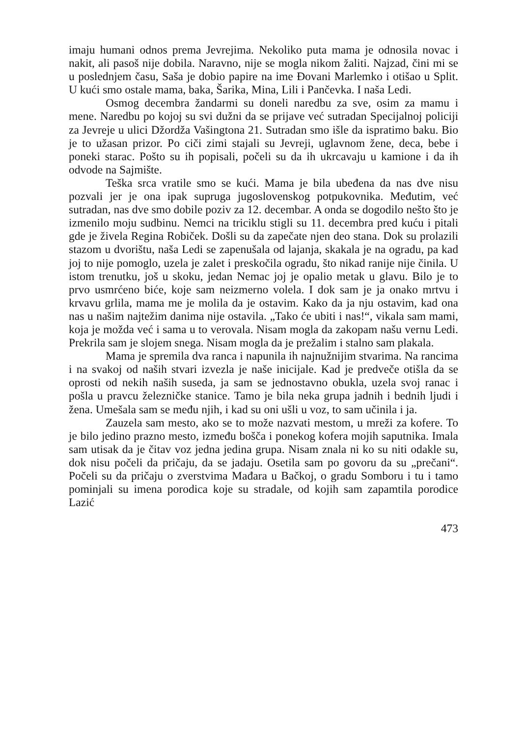imaju humani odnos prema Jevrejima. Nekoliko puta mama je odnosila novac i nakit, ali pasoš nije dobila. Naravno, nije se mogla nikom žaliti. Najzad, čini mi se u poslednjem času, Saša je dobio papire na ime Đovani Marlemko i otišao u Split. U kući smo ostale mama, baka, Šarika, Mina, Lili i Pančevka. I naša Ledi.
Osmog decembra žandarmi su doneli naredbu za sve, osim za mamu i mene. Naredbu po kojoj su svi dužni da se prijave već sutradan Specijalnoj policiji za Jevreje u ulici Džordža Vašingtona 21. Sutradan smo išle da ispratimo baku. Bio je to užasan prizor. Po ciči zimi stajali su Jevreji, uglavnom žene, deca, bebe i poneki starac. Pošto su ih popisali, počeli su da ih ukrcavaju u kamione i da ih odvode na Sajmište.
Teška srca vratile smo se kući. Mama je bila ubeđena da nas dve nisu pozvali jer je ona ipak supruga jugoslovenskog potpukovnika. Međutim, već sutradan, nas dve smo dobile poziv za 12. decembar. A onda se dogodilo nešto što je izmenilo moju sudbinu. Nemci na triciklu stigli su 11. decembra pred kuću i pitali gde je živela Regina Robiček. Došli su da zapečate njen deo stana. Dok su prolazili stazom u dvorištu, naša Ledi se zapenušala od lajanja, skakala je na ogradu, pa kad joj to nije pomoglo, uzela je zalet i preskočila ogradu, što nikad ranije nije činila. U istom trenutku, još u skoku, jedan Nemac joj je opalio metak u glavu. Bilo je to prvo usmrćeno biće, koje sam neizmerno volela. I dok sam je ja onako mrtvu i krvavu grlila, mama me je molila da je ostavim. Kako da ja nju ostavim, kad ona nas u našim najtežim danima nije ostavila. „Tako će ubiti i nas!“, vikala sam mami, koja je možda već i sama u to verovala. Nisam mogla da zakopam našu vernu Ledi. Prekrila sam je slojem snega. Nisam mogla da je prežalim i stalno sam plakala.
Mama je spremila dva ranca i napunila ih najnužnijim stvarima. Na rancima i na svakoj od naših stvari izvezla je naše inicijale. Kad je predveče otišla da se oprosti od nekih naših suseda, ja sam se jednostavno obukla, uzela svoj ranac i pošla u pravcu železničke stanice. Tamo je bila neka grupa jadnih i bednih ljudi i žena. Umešala sam se među njih, i kad su oni ušli u voz, to sam učinila i ja.
Zauzela sam mesto, ako se to može nazvati mestom, u mreži za kofere. To je bilo jedino prazno mesto, između bošča i ponekog kofera mojih saputnika. Imala sam utisak da je čitav voz jedna jedina grupa. Nisam znala ni ko su niti odakle su, dok nisu počeli da pričaju, da se jadaju. Osetila sam po govoru da su „prečani“. Počeli su da pričaju o zverstvima Mađara u Bačkoj, o gradu Somboru i tu i tamo pominjali su imena porodica koje su stradale, od kojih sam zapamtila porodice Lazić
473